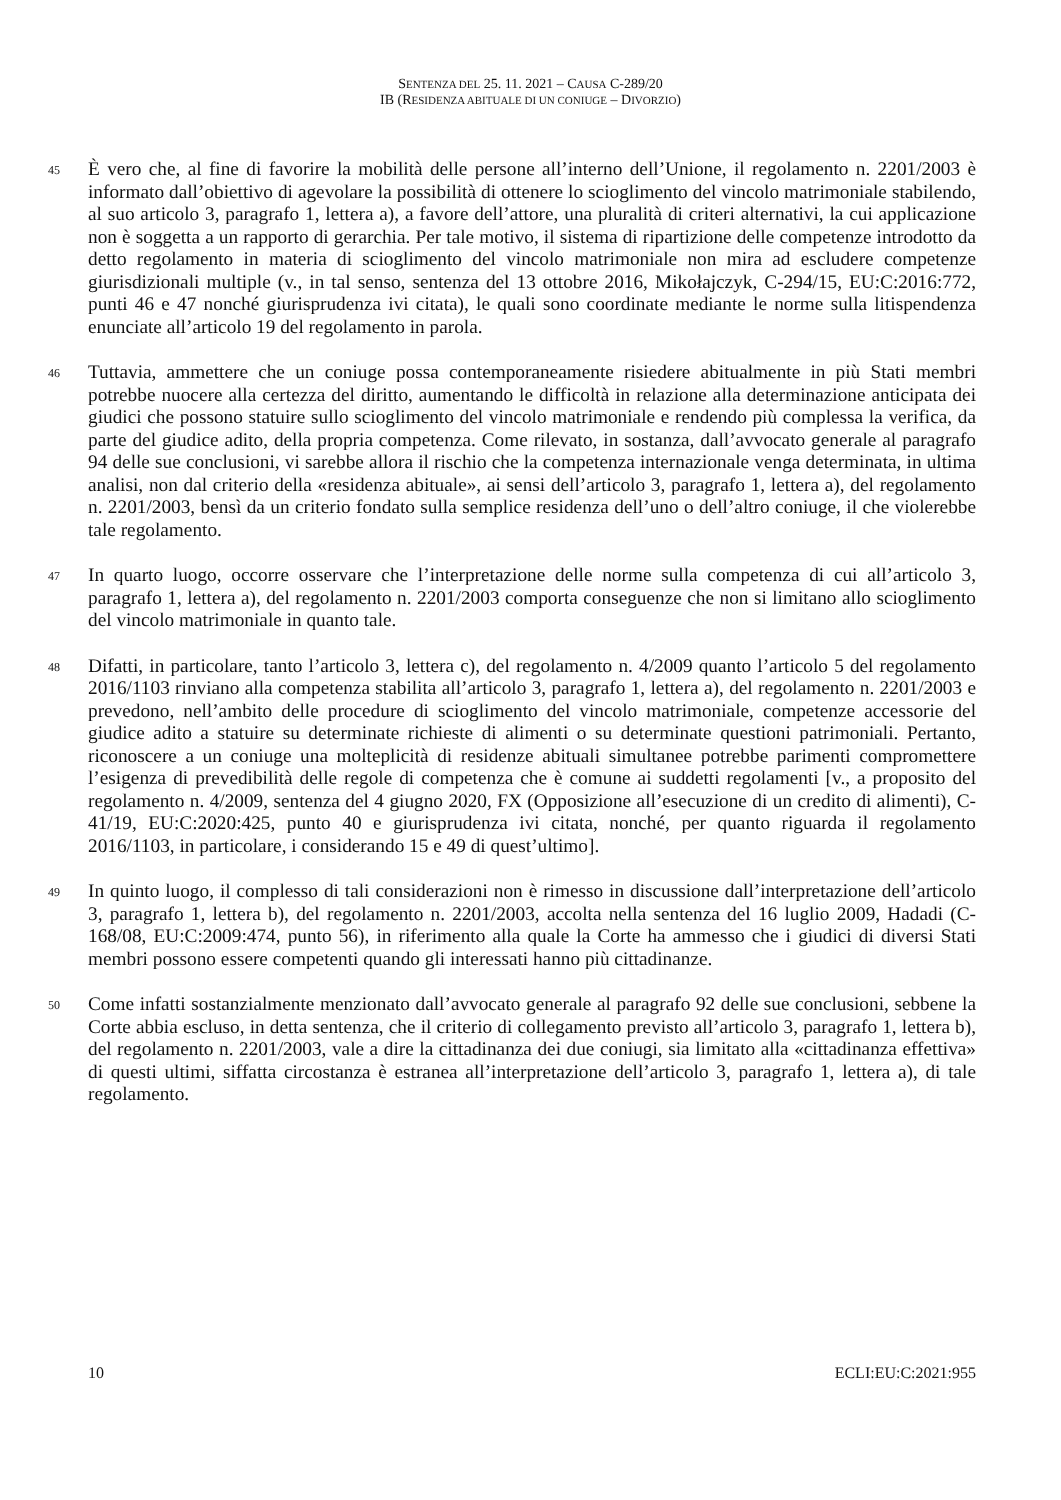SENTENZA DEL 25. 11. 2021 – CAUSA C-289/20
IB (RESIDENZA ABITUALE DI UN CONIUGE – DIVORZIO)
45
È vero che, al fine di favorire la mobilità delle persone all’interno dell’Unione, il regolamento n. 2201/2003 è informato dall’obiettivo di agevolare la possibilità di ottenere lo scioglimento del vincolo matrimoniale stabilendo, al suo articolo 3, paragrafo 1, lettera a), a favore dell’attore, una pluralità di criteri alternativi, la cui applicazione non è soggetta a un rapporto di gerarchia. Per tale motivo, il sistema di ripartizione delle competenze introdotto da detto regolamento in materia di scioglimento del vincolo matrimoniale non mira ad escludere competenze giurisdizionali multiple (v., in tal senso, sentenza del 13 ottobre 2016, Mikołajczyk, C-294/15, EU:C:2016:772, punti 46 e 47 nonché giurisprudenza ivi citata), le quali sono coordinate mediante le norme sulla litispendenza enunciate all’articolo 19 del regolamento in parola.
46
Tuttavia, ammettere che un coniuge possa contemporaneamente risiedere abitualmente in più Stati membri potrebbe nuocere alla certezza del diritto, aumentando le difficoltà in relazione alla determinazione anticipata dei giudici che possono statuire sullo scioglimento del vincolo matrimoniale e rendendo più complessa la verifica, da parte del giudice adito, della propria competenza. Come rilevato, in sostanza, dall’avvocato generale al paragrafo 94 delle sue conclusioni, vi sarebbe allora il rischio che la competenza internazionale venga determinata, in ultima analisi, non dal criterio della «residenza abituale», ai sensi dell’articolo 3, paragrafo 1, lettera a), del regolamento n. 2201/2003, bensì da un criterio fondato sulla semplice residenza dell’uno o dell’altro coniuge, il che violerebbe tale regolamento.
47
In quarto luogo, occorre osservare che l’interpretazione delle norme sulla competenza di cui all’articolo 3, paragrafo 1, lettera a), del regolamento n. 2201/2003 comporta conseguenze che non si limitano allo scioglimento del vincolo matrimoniale in quanto tale.
48
Difatti, in particolare, tanto l’articolo 3, lettera c), del regolamento n. 4/2009 quanto l’articolo 5 del regolamento 2016/1103 rinviano alla competenza stabilita all’articolo 3, paragrafo 1, lettera a), del regolamento n. 2201/2003 e prevedono, nell’ambito delle procedure di scioglimento del vincolo matrimoniale, competenze accessorie del giudice adito a statuire su determinate richieste di alimenti o su determinate questioni patrimoniali. Pertanto, riconoscere a un coniuge una molteplicità di residenze abituali simultanee potrebbe parimenti compromettere l’esigenza di prevedibilità delle regole di competenza che è comune ai suddetti regolamenti [v., a proposito del regolamento n. 4/2009, sentenza del 4 giugno 2020, FX (Opposizione all’esecuzione di un credito di alimenti), C-41/19, EU:C:2020:425, punto 40 e giurisprudenza ivi citata, nonché, per quanto riguarda il regolamento 2016/1103, in particolare, i considerando 15 e 49 di quest’ultimo].
49
In quinto luogo, il complesso di tali considerazioni non è rimesso in discussione dall’interpretazione dell’articolo 3, paragrafo 1, lettera b), del regolamento n. 2201/2003, accolta nella sentenza del 16 luglio 2009, Hadadi (C-168/08, EU:C:2009:474, punto 56), in riferimento alla quale la Corte ha ammesso che i giudici di diversi Stati membri possono essere competenti quando gli interessati hanno più cittadinanze.
50
Come infatti sostanzialmente menzionato dall’avvocato generale al paragrafo 92 delle sue conclusioni, sebbene la Corte abbia escluso, in detta sentenza, che il criterio di collegamento previsto all’articolo 3, paragrafo 1, lettera b), del regolamento n. 2201/2003, vale a dire la cittadinanza dei due coniugi, sia limitato alla «cittadinanza effettiva» di questi ultimi, siffatta circostanza è estranea all’interpretazione dell’articolo 3, paragrafo 1, lettera a), di tale regolamento.
10 ECLI:EU:C:2021:955